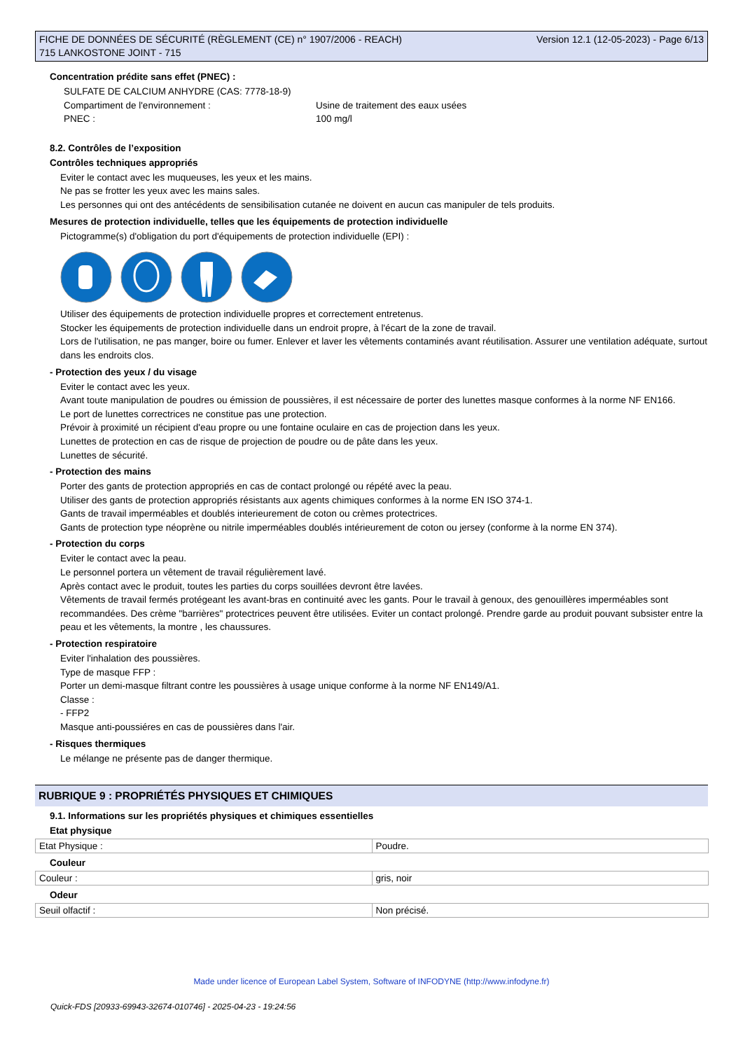FICHE DE DONNÉES DE SÉCURITÉ (RÈGLEMENT (CE) n° 1907/2006 - REACH)
715 LANKOSTONE JOINT - 715
Version 12.1 (12-05-2023) - Page 6/13
Concentration prédite sans effet (PNEC) :
SULFATE DE CALCIUM ANHYDRE (CAS: 7778-18-9)
Compartiment de l'environnement : Usine de traitement des eaux usées
PNEC : 100 mg/l
8.2. Contrôles de l’exposition
Contrôles techniques appropriés
Eviter le contact avec les muqueuses, les yeux et les mains.
Ne pas se frotter les yeux avec les mains sales.
Les personnes qui ont des antécédents de sensibilisation cutanée ne doivent en aucun cas manipuler de tels produits.
Mesures de protection individuelle, telles que les équipements de protection individuelle
Pictogramme(s) d'obligation du port d'équipements de protection individuelle (EPI) :
Utiliser des équipements de protection individuelle propres et correctement entretenus.
Stocker les équipements de protection individuelle dans un endroit propre, à l'écart de la zone de travail.
Lors de l'utilisation, ne pas manger, boire ou fumer. Enlever et laver les vêtements contaminés avant réutilisation. Assurer une ventilation adéquate, surtout dans les endroits clos.
- Protection des yeux / du visage
Eviter le contact avec les yeux.
Avant toute manipulation de poudres ou émission de poussières, il est nécessaire de porter des lunettes masque conformes à la norme NF EN166.
Le port de lunettes correctrices ne constitue pas une protection.
Prévoir à proximité un récipient d'eau propre ou une fontaine oculaire en cas de projection dans les yeux.
Lunettes de protection en cas de risque de projection de poudre ou de pâte dans les yeux.
Lunettes de sécurité.
- Protection des mains
Porter des gants de protection appropriés en cas de contact prolongé ou répété avec la peau.
Utiliser des gants de protection appropriés résistants aux agents chimiques conformes à la norme EN ISO 374-1.
Gants de travail imperméables et doublés interieurement de coton ou crèmes protectrices.
Gants de protection type néoprène ou nitrile imperméables doublés intérieurement de coton ou jersey (conforme à la norme EN 374).
- Protection du corps
Eviter le contact avec la peau.
Le personnel portera un vêtement de travail régulièrement lavé.
Après contact avec le produit, toutes les parties du corps souillées devront être lavées.
Vêtements de travail fermés protégeant les avant-bras en continuité avec les gants. Pour le travail à genoux, des genouillères imperméables sont recommandées. Des crème "barrières" protectrices peuvent être utilisées. Eviter un contact prolongé. Prendre garde au produit pouvant subsister entre la peau et les vêtements, la montre , les chaussures.
- Protection respiratoire
Eviter l'inhalation des poussières.
Type de masque FFP :
Porter un demi-masque filtrant contre les poussières à usage unique conforme à la norme NF EN149/A1.
Classe :
- FFP2
Masque anti-poussiéres en cas de poussières dans l'air.
- Risques thermiques
Le mélange ne présente pas de danger thermique.
RUBRIQUE 9 : PROPRIÉTÉS PHYSIQUES ET CHIMIQUES
9.1. Informations sur les propriétés physiques et chimiques essentielles
Etat physique
| Etat Physique : | Poudre. |
Couleur
| Couleur : | gris, noir |
Odeur
| Seuil olfactif : | Non précisé. |
Made under licence of European Label System, Software of INFODYNE (http://www.infodyne.fr)
Quick-FDS [20933-69943-32674-010746] - 2025-04-23 - 19:24:56